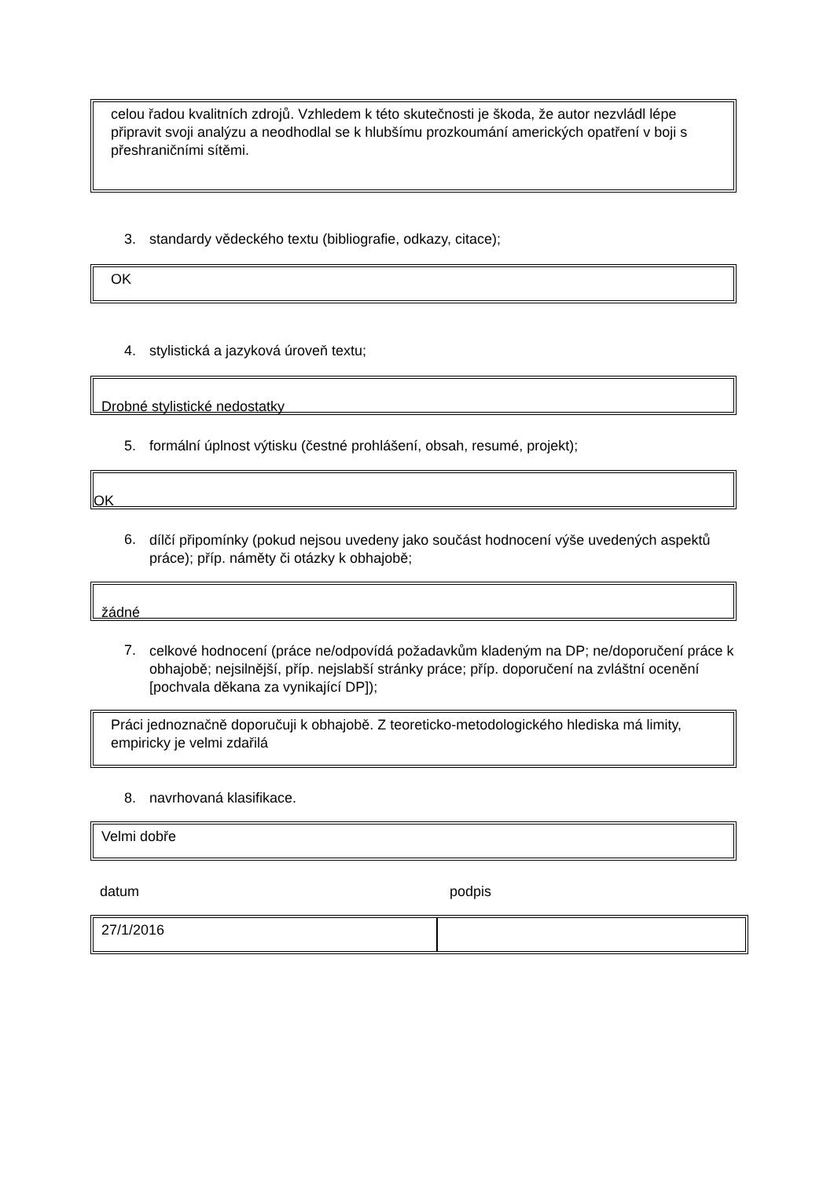celou řadou kvalitních zdrojů. Vzhledem k této skutečnosti je škoda, že autor nezvládl lépe připravit svoji analýzu a neodhodlal se k hlubšímu prozkoumání amerických opatření v boji s přeshraničními sítěmi.
3. standardy vědeckého textu (bibliografie, odkazy, citace);
OK
4. stylistická a jazyková úroveň textu;
Drobné stylistické nedostatky
5. formální úplnost výtisku (čestné prohlášení, obsah, resumé, projekt);
OK
6.
dílčí připomínky (pokud nejsou uvedeny jako součást hodnocení výše uvedených aspektů práce); příp. náměty či otázky k obhajobě;
žádné
7.
celkové hodnocení (práce ne/odpovídá požadavkům kladeným na DP; ne/doporučení práce k obhajobě; nejsilnější, příp. nejslabší stránky práce; příp. doporučení na zvláštní ocenění [pochvala děkana za vynikající DP]);
Práci jednoznačně doporučuji k obhajobě. Z teoreticko-metodologického hlediska má limity, empiricky je velmi zdařilá
8. navrhovaná klasifikace.
Velmi dobře
datum podpis
27/1/2016